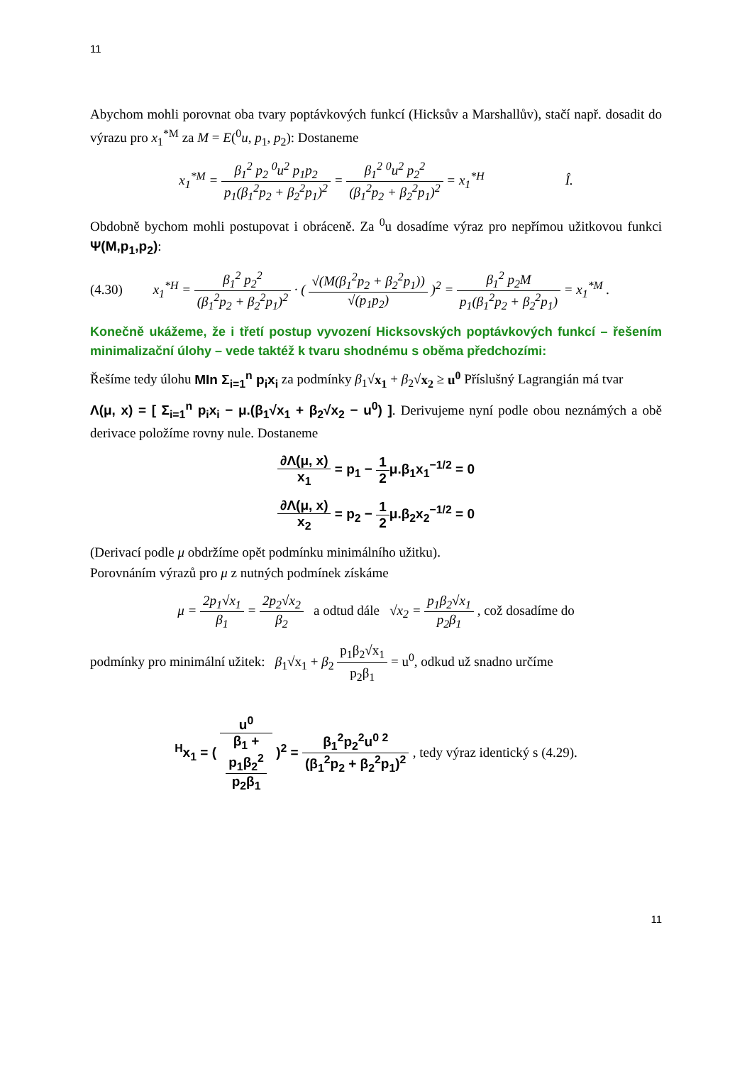11
Abychom mohli porovnat oba tvary poptávkových funkcí (Hicksův a Marshallův), stačí např. dosadit do výrazu pro x<sub>1</sub><sup>*M</sup> za M = E(<sup>0</sup>u, p<sub>1</sub>, p<sub>2</sub>): Dostaneme
x<sub>1</sub><sup>*M</sup> = β<sub>1</sub><sup>2</sup> p<sub>2</sub> <sup>0</sup>u<sup>2</sup> p<sub>1</sub>p<sub>2</sub> p<sub>1</sub>(β<sub>1</sub><sup>2</sup>p<sub>2</sub> + β<sub>2</sub><sup>2</sup>p<sub>1</sub>)<sup>2</sup> = β<sub>1</sub><sup>2</sup> <sup>0</sup>u<sup>2</sup> p<sub>2</sub><sup>2</sup> (β<sub>1</sub><sup>2</sup>p<sub>2</sub> + β<sub>2</sub><sup>2</sup>p<sub>1</sub>)<sup>2</sup> = x<sub>1</sub><sup>*H</sup> Î.
Obdobně bychom mohli postupovat i obráceně. Za <sup>0</sup>u dosadíme výraz pro nepřímou užitkovou funkci Ψ(M,p<sub>1</sub>,p<sub>2</sub>):
(4.30) x<sub>1</sub><sup>*H</sup> = β<sub>1</sub><sup>2</sup> p<sub>2</sub><sup>2</sup> (β<sub>1</sub><sup>2</sup>p<sub>2</sub> + β<sub>2</sub><sup>2</sup>p<sub>1</sub>)<sup>2</sup> · ( √(M(β<sub>1</sub><sup>2</sup>p<sub>2</sub> + β<sub>2</sub><sup>2</sup>p<sub>1</sub>)) √(p<sub>1</sub>p<sub>2</sub>) )<sup>2</sup> = β<sub>1</sub><sup>2</sup> p<sub>2</sub>M p<sub>1</sub>(β<sub>1</sub><sup>2</sup>p<sub>2</sub> + β<sub>2</sub><sup>2</sup>p<sub>1</sub>) = x<sub>1</sub><sup>*M</sup> .
Konečně ukážeme, že i třetí postup vyvození Hicksovských poptávkových funkcí – řešením minimalizační úlohy – vede taktéž k tvaru shodnému s oběma předchozími:
Řešíme tedy úlohu MIn Σ<sub>i=1</sub><sup>n</sup> p<sub>i</sub>x<sub>i</sub> za podmínky β<sub>1</sub>√x<sub>1</sub> + β<sub>2</sub>√x<sub>2</sub> ≥ u<sup>0</sup> Příslušný Lagrangián má tvar
Λ(μ, x) = [ Σ<sub>i=1</sub><sup>n</sup> p<sub>i</sub>x<sub>i</sub> − μ.(β<sub>1</sub>√x<sub>1</sub> + β<sub>2</sub>√x<sub>2</sub> − u<sup>0</sup>) ]. Derivujeme nyní podle obou neznámých a obě derivace položíme rovny nule. Dostaneme
∂Λ(μ, x) x<sub>1</sub> = p<sub>1</sub> − 1 2μ.β<sub>1</sub>x<sub>1</sub><sup>−1/2</sup> = 0
∂Λ(μ, x) x<sub>2</sub> = p<sub>2</sub> − 1 2μ.β<sub>2</sub>x<sub>2</sub><sup>−1/2</sup> = 0
(Derivací podle μ obdržíme opět podmínku minimálního užitku).
Porovnáním výrazů pro μ z nutných podmínek získáme
μ = 2p<sub>1</sub>√x<sub>1</sub> β<sub>1</sub> = 2p<sub>2</sub>√x<sub>2</sub> β<sub>2</sub> a odtud dále √x<sub>2</sub> = p<sub>1</sub>β<sub>2</sub>√x<sub>1</sub> p<sub>2</sub>β<sub>1</sub> , což dosadíme do
podmínky pro minimální užitek: β<sub>1</sub>√x<sub>1</sub> + β<sub>2</sub> p<sub>1</sub>β<sub>2</sub>√x<sub>1</sub> p<sub>2</sub>β<sub>1</sub> = u<sup>0</sup>, odkud už snadno určíme
<sup>H</sup>x<sub>1</sub> = ( u<sup>0</sup> β<sub>1</sub> +
p<sub>1</sub>β<sub>2</sub><sup>2</sup>
p<sub>2</sub>β<sub>1</sub> )<sup>2</sup> = β<sub>1</sub><sup>2</sup>p<sub>2</sub><sup>2</sup>u<sup>0 2</sup> (β<sub>1</sub><sup>2</sup>p<sub>2</sub> + β<sub>2</sub><sup>2</sup>p<sub>1</sub>)<sup>2</sup> , tedy výraz identický s (4.29).
11